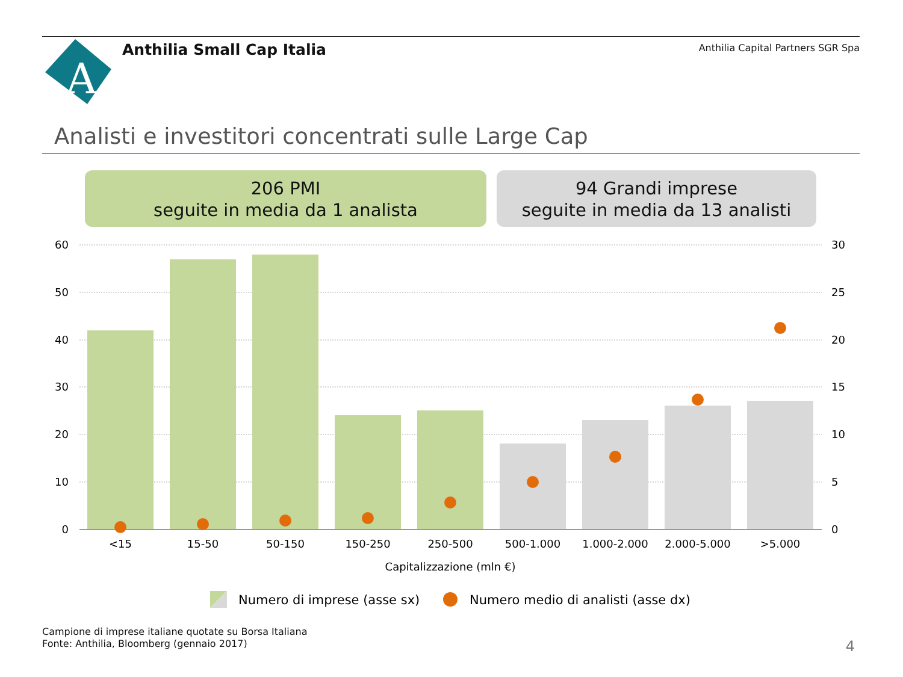A
Anthilia Small Cap Italia
Anthilia Capital Partners SGR Spa
Analisti e investitori concentrati sulle Large Cap
206 PMI
seguite in media da 1 analista
94 Grandi imprese
seguite in media da 13 analisti
60
50
40
30
20
10
0
30
25
20
15
10
5
0
<15
15-50
50-150
150-250
250-500
500-1.000
1.000-2.000
2.000-5.000
>5.000
Capitalizzazione (mln €)
Numero di imprese (asse sx)
Numero medio di analisti (asse dx)
Campione di imprese italiane quotate su Borsa Italiana
Fonte: Anthilia, Bloomberg (gennaio 2017)
4